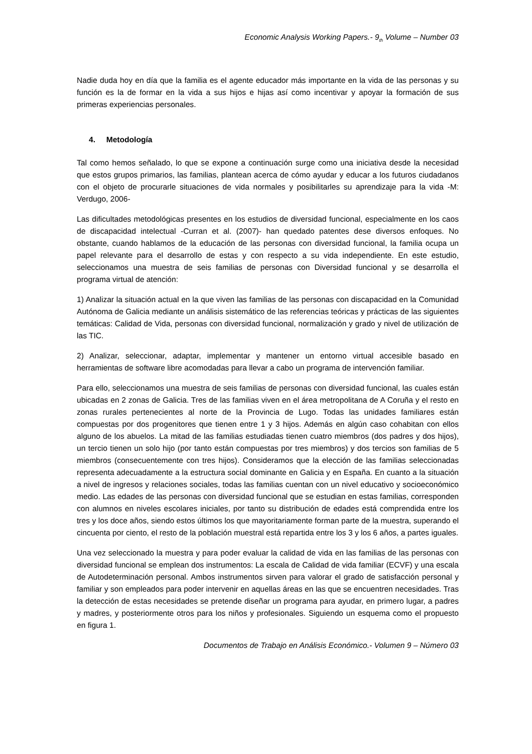Economic Analysis Working Papers.- 9<sub>th</sub> Volume – Number 03
Nadie duda hoy en día que la familia es el agente educador más importante en la vida de las personas y su función es la de formar en la vida a sus hijos e hijas así como incentivar y apoyar la formación de sus primeras experiencias personales.
4. Metodología
Tal como hemos señalado, lo que se expone a continuación surge como una iniciativa desde la necesidad que estos grupos primarios, las familias, plantean acerca de cómo ayudar y educar a los futuros ciudadanos con el objeto de procurarle situaciones de vida normales y posibilitarles su aprendizaje para la vida -M: Verdugo, 2006-
Las dificultades metodológicas presentes en los estudios de diversidad funcional, especialmente en los caos de discapacidad intelectual -Curran et al. (2007)- han quedado patentes dese diversos enfoques. No obstante, cuando hablamos de la educación de las personas con diversidad funcional, la familia ocupa un papel relevante para el desarrollo de estas y con respecto a su vida independiente. En este estudio, seleccionamos una muestra de seis familias de personas con Diversidad funcional y se desarrolla el programa virtual de atención:
1) Analizar la situación actual en la que viven las familias de las personas con discapacidad en la Comunidad Autónoma de Galicia mediante un análisis sistemático de las referencias teóricas y prácticas de las siguientes temáticas: Calidad de Vida, personas con diversidad funcional, normalización y grado y nivel de utilización de las TIC.
2) Analizar, seleccionar, adaptar, implementar y mantener un entorno virtual accesible basado en herramientas de software libre acomodadas para llevar a cabo un programa de intervención familiar.
Para ello, seleccionamos una muestra de seis familias de personas con diversidad funcional, las cuales están ubicadas en 2 zonas de Galicia. Tres de las familias viven en el área metropolitana de A Coruña y el resto en zonas rurales pertenecientes al norte de la Provincia de Lugo. Todas las unidades familiares están compuestas por dos progenitores que tienen entre 1 y 3 hijos. Además en algún caso cohabitan con ellos alguno de los abuelos. La mitad de las familias estudiadas tienen cuatro miembros (dos padres y dos hijos), un tercio tienen un solo hijo (por tanto están compuestas por tres miembros) y dos tercios son familias de 5 miembros (consecuentemente con tres hijos). Consideramos que la elección de las familias seleccionadas representa adecuadamente a la estructura social dominante en Galicia y en España. En cuanto a la situación a nivel de ingresos y relaciones sociales, todas las familias cuentan con un nivel educativo y socioeconómico medio. Las edades de las personas con diversidad funcional que se estudian en estas familias, corresponden con alumnos en niveles escolares iniciales, por tanto su distribución de edades está comprendida entre los tres y los doce años, siendo estos últimos los que mayoritariamente forman parte de la muestra, superando el cincuenta por ciento, el resto de la población muestral está repartida entre los 3 y los 6 años, a partes iguales.
Una vez seleccionado la muestra y para poder evaluar la calidad de vida en las familias de las personas con diversidad funcional se emplean dos instrumentos: La escala de Calidad de vida familiar (ECVF) y una escala de Autodeterminación personal. Ambos instrumentos sirven para valorar el grado de satisfacción personal y familiar y son empleados para poder intervenir en aquellas áreas en las que se encuentren necesidades. Tras la detección de estas necesidades se pretende diseñar un programa para ayudar, en primero lugar, a padres y madres, y posteriormente otros para los niños y profesionales. Siguiendo un esquema como el propuesto en figura 1.
Documentos de Trabajo en Análisis Económico.- Volumen 9 – Número 03